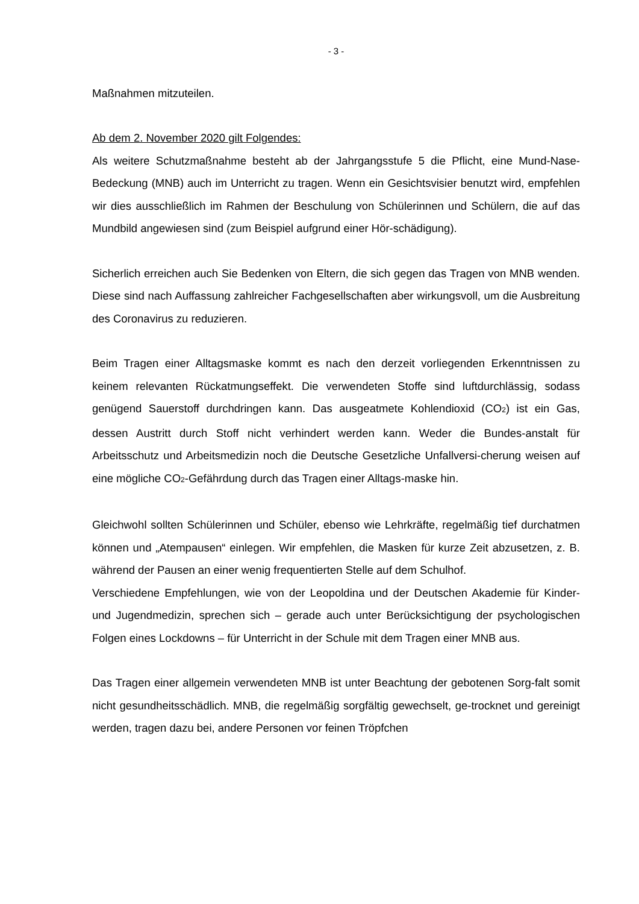- 3 -
Maßnahmen mitzuteilen.
Ab dem 2. November 2020 gilt Folgendes:
Als weitere Schutzmaßnahme besteht ab der Jahrgangsstufe 5 die Pflicht, eine Mund-Nase-Bedeckung (MNB) auch im Unterricht zu tragen. Wenn ein Gesichtsvisier benutzt wird, empfehlen wir dies ausschließlich im Rahmen der Beschulung von Schülerinnen und Schülern, die auf das Mundbild angewiesen sind (zum Beispiel aufgrund einer Hör-schädigung).
Sicherlich erreichen auch Sie Bedenken von Eltern, die sich gegen das Tragen von MNB wenden. Diese sind nach Auffassung zahlreicher Fachgesellschaften aber wirkungsvoll, um die Ausbreitung des Coronavirus zu reduzieren.
Beim Tragen einer Alltagsmaske kommt es nach den derzeit vorliegenden Erkenntnissen zu keinem relevanten Rückatmungseffekt. Die verwendeten Stoffe sind luftdurchlässig, sodass genügend Sauerstoff durchdringen kann. Das ausgeatmete Kohlendioxid (CO<sub>2</sub>) ist ein Gas, dessen Austritt durch Stoff nicht verhindert werden kann. Weder die Bundes-anstalt für Arbeitsschutz und Arbeitsmedizin noch die Deutsche Gesetzliche Unfallversi-cherung weisen auf eine mögliche CO<sub>2</sub>-Gefährdung durch das Tragen einer Alltags-maske hin.
Gleichwohl sollten Schülerinnen und Schüler, ebenso wie Lehrkräfte, regelmäßig tief durchatmen können und „Atempausen“ einlegen. Wir empfehlen, die Masken für kurze Zeit abzusetzen, z. B. während der Pausen an einer wenig frequentierten Stelle auf dem Schulhof.
Verschiedene Empfehlungen, wie von der Leopoldina und der Deutschen Akademie für Kinder- und Jugendmedizin, sprechen sich – gerade auch unter Berücksichtigung der psychologischen Folgen eines Lockdowns – für Unterricht in der Schule mit dem Tragen einer MNB aus.
Das Tragen einer allgemein verwendeten MNB ist unter Beachtung der gebotenen Sorg-falt somit nicht gesundheitsschädlich. MNB, die regelmäßig sorgfältig gewechselt, ge-trocknet und gereinigt werden, tragen dazu bei, andere Personen vor feinen Tröpfchen